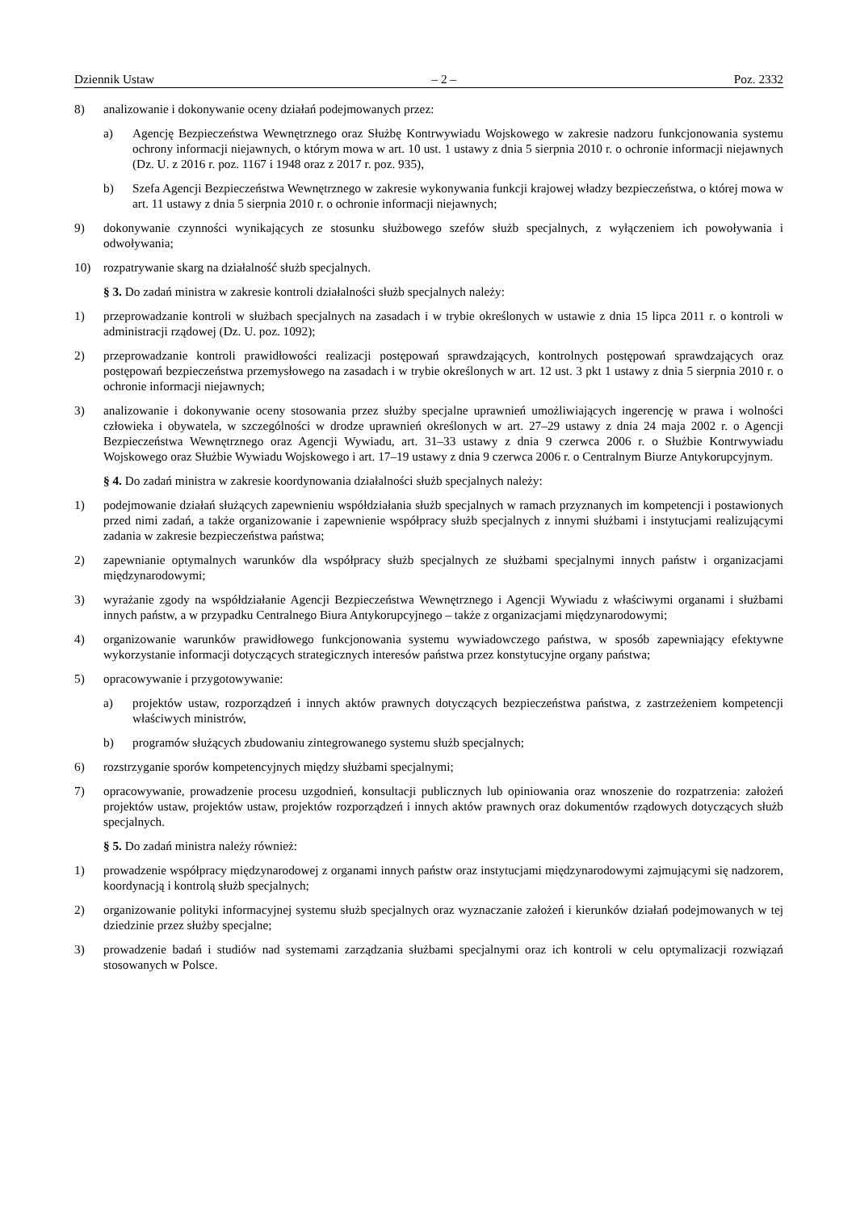Dziennik Ustaw – 2 – Poz. 2332
8) analizowanie i dokonywanie oceny działań podejmowanych przez:
a) Agencję Bezpieczeństwa Wewnętrznego oraz Służbę Kontrwywiadu Wojskowego w zakresie nadzoru funkcjonowania systemu ochrony informacji niejawnych, o którym mowa w art. 10 ust. 1 ustawy z dnia 5 sierpnia 2010 r. o ochronie informacji niejawnych (Dz. U. z 2016 r. poz. 1167 i 1948 oraz z 2017 r. poz. 935),
b) Szefa Agencji Bezpieczeństwa Wewnętrznego w zakresie wykonywania funkcji krajowej władzy bezpieczeństwa, o której mowa w art. 11 ustawy z dnia 5 sierpnia 2010 r. o ochronie informacji niejawnych;
9) dokonywanie czynności wynikających ze stosunku służbowego szefów służb specjalnych, z wyłączeniem ich powoływania i odwoływania;
10) rozpatrywanie skarg na działalność służb specjalnych.
§ 3. Do zadań ministra w zakresie kontroli działalności służb specjalnych należy:
1) przeprowadzanie kontroli w służbach specjalnych na zasadach i w trybie określonych w ustawie z dnia 15 lipca 2011 r. o kontroli w administracji rządowej (Dz. U. poz. 1092);
2) przeprowadzanie kontroli prawidłowości realizacji postępowań sprawdzających, kontrolnych postępowań sprawdzających oraz postępowań bezpieczeństwa przemysłowego na zasadach i w trybie określonych w art. 12 ust. 3 pkt 1 ustawy z dnia 5 sierpnia 2010 r. o ochronie informacji niejawnych;
3) analizowanie i dokonywanie oceny stosowania przez służby specjalne uprawnień umożliwiających ingerencję w prawa i wolności człowieka i obywatela, w szczególności w drodze uprawnień określonych w art. 27–29 ustawy z dnia 24 maja 2002 r. o Agencji Bezpieczeństwa Wewnętrznego oraz Agencji Wywiadu, art. 31–33 ustawy z dnia 9 czerwca 2006 r. o Służbie Kontrwywiadu Wojskowego oraz Służbie Wywiadu Wojskowego i art. 17–19 ustawy z dnia 9 czerwca 2006 r. o Centralnym Biurze Antykorupcyjnym.
§ 4. Do zadań ministra w zakresie koordynowania działalności służb specjalnych należy:
1) podejmowanie działań służących zapewnieniu współdziałania służb specjalnych w ramach przyznanych im kompetencji i postawionych przed nimi zadań, a także organizowanie i zapewnienie współpracy służb specjalnych z innymi służbami i instytucjami realizującymi zadania w zakresie bezpieczeństwa państwa;
2) zapewnianie optymalnych warunków dla współpracy służb specjalnych ze służbami specjalnymi innych państw i organizacjami międzynarodowymi;
3) wyrażanie zgody na współdziałanie Agencji Bezpieczeństwa Wewnętrznego i Agencji Wywiadu z właściwymi organami i służbami innych państw, a w przypadku Centralnego Biura Antykorupcyjnego – także z organizacjami międzynarodowymi;
4) organizowanie warunków prawidłowego funkcjonowania systemu wywiadowczego państwa, w sposób zapewniający efektywne wykorzystanie informacji dotyczących strategicznych interesów państwa przez konstytucyjne organy państwa;
5) opracowywanie i przygotowywanie:
a) projektów ustaw, rozporządzeń i innych aktów prawnych dotyczących bezpieczeństwa państwa, z zastrzeżeniem kompetencji właściwych ministrów,
b) programów służących zbudowaniu zintegrowanego systemu służb specjalnych;
6) rozstrzyganie sporów kompetencyjnych między służbami specjalnymi;
7) opracowywanie, prowadzenie procesu uzgodnień, konsultacji publicznych lub opiniowania oraz wnoszenie do rozpatrzenia: założeń projektów ustaw, projektów ustaw, projektów rozporządzeń i innych aktów prawnych oraz dokumentów rządowych dotyczących służb specjalnych.
§ 5. Do zadań ministra należy również:
1) prowadzenie współpracy międzynarodowej z organami innych państw oraz instytucjami międzynarodowymi zajmującymi się nadzorem, koordynacją i kontrolą służb specjalnych;
2) organizowanie polityki informacyjnej systemu służb specjalnych oraz wyznaczanie założeń i kierunków działań podejmowanych w tej dziedzinie przez służby specjalne;
3) prowadzenie badań i studiów nad systemami zarządzania służbami specjalnymi oraz ich kontroli w celu optymalizacji rozwiązań stosowanych w Polsce.